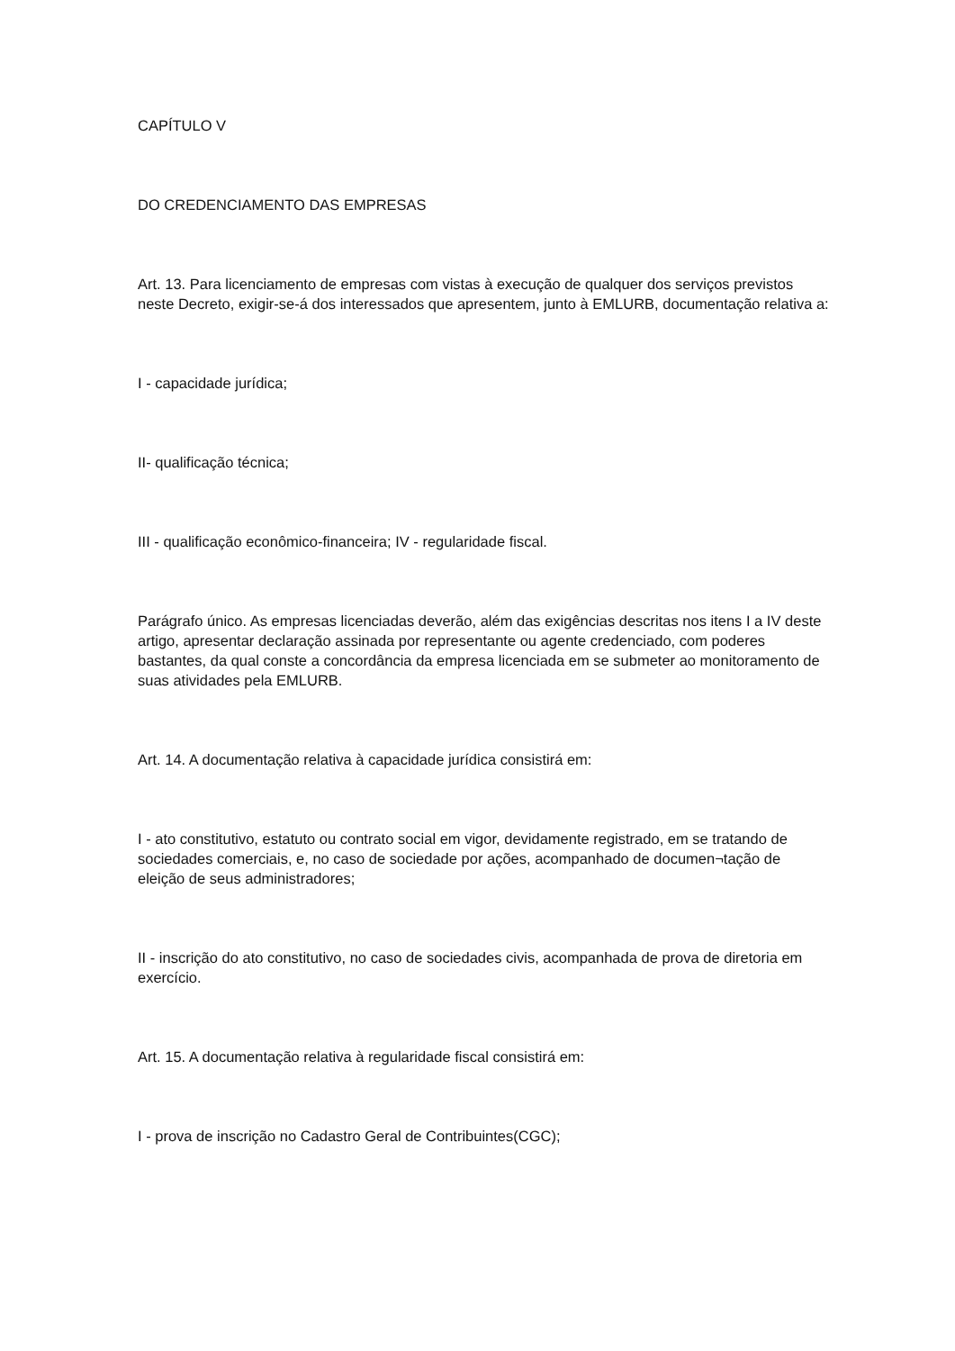CAPÍTULO V
DO CREDENCIAMENTO DAS EMPRESAS
Art. 13. Para licenciamento de empresas com vistas à execução de qualquer dos serviços previstos neste Decreto, exigir-se-á dos interessados que apresentem, junto à EMLURB, documentação relativa a:
I - capacidade jurídica;
II- qualificação técnica;
III - qualificação econômico-financeira; IV - regularidade fiscal.
Parágrafo único. As empresas licenciadas deverão, além das exigências descritas nos itens I a IV deste artigo, apresentar declaração assinada por representante ou agente credenciado, com poderes bastantes, da qual conste a concordância da empresa licenciada em se submeter ao monitoramento de suas atividades pela EMLURB.
Art. 14. A documentação relativa à capacidade jurídica consistirá em:
I - ato constitutivo, estatuto ou contrato social em vigor, devidamente registrado, em se tratando de sociedades comerciais, e, no caso de sociedade por ações, acompanhado de documen¬tação de eleição de seus administradores;
II - inscrição do ato constitutivo, no caso de sociedades civis, acompanhada de prova de diretoria em exercício.
Art. 15. A documentação relativa à regularidade fiscal consistirá em:
I - prova de inscrição no Cadastro Geral de Contribuintes(CGC);